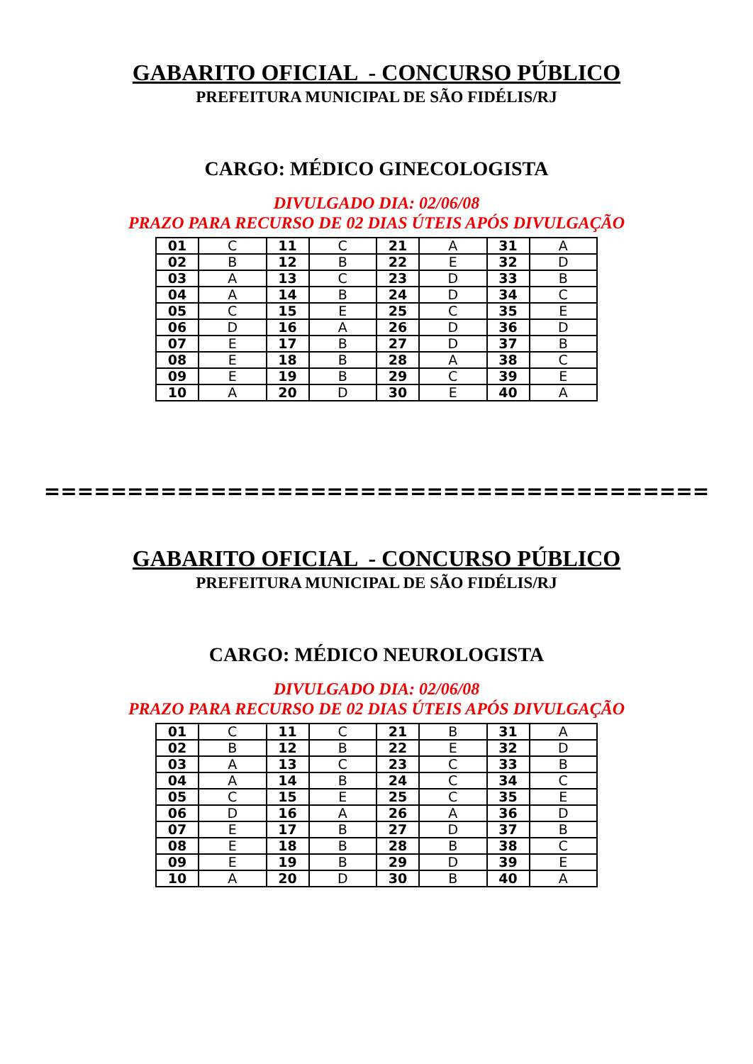GABARITO OFICIAL - CONCURSO PÚBLICO
PREFEITURA MUNICIPAL DE SÃO FIDÉLIS/RJ
CARGO: MÉDICO GINECOLOGISTA
DIVULGADO DIA: 02/06/08
PRAZO PARA RECURSO DE 02 DIAS ÚTEIS APÓS DIVULGAÇÃO
| 01 | C | 11 | C | 21 | A | 31 | A |
| 02 | B | 12 | B | 22 | E | 32 | D |
| 03 | A | 13 | C | 23 | D | 33 | B |
| 04 | A | 14 | B | 24 | D | 34 | C |
| 05 | C | 15 | E | 25 | C | 35 | E |
| 06 | D | 16 | A | 26 | D | 36 | D |
| 07 | E | 17 | B | 27 | D | 37 | B |
| 08 | E | 18 | B | 28 | A | 38 | C |
| 09 | E | 19 | B | 29 | C | 39 | E |
| 10 | A | 20 | D | 30 | E | 40 | A |
========================================
GABARITO OFICIAL - CONCURSO PÚBLICO
PREFEITURA MUNICIPAL DE SÃO FIDÉLIS/RJ
CARGO: MÉDICO NEUROLOGISTA
DIVULGADO DIA: 02/06/08
PRAZO PARA RECURSO DE 02 DIAS ÚTEIS APÓS DIVULGAÇÃO
| 01 | C | 11 | C | 21 | B | 31 | A |
| 02 | B | 12 | B | 22 | E | 32 | D |
| 03 | A | 13 | C | 23 | C | 33 | B |
| 04 | A | 14 | B | 24 | C | 34 | C |
| 05 | C | 15 | E | 25 | C | 35 | E |
| 06 | D | 16 | A | 26 | A | 36 | D |
| 07 | E | 17 | B | 27 | D | 37 | B |
| 08 | E | 18 | B | 28 | B | 38 | C |
| 09 | E | 19 | B | 29 | D | 39 | E |
| 10 | A | 20 | D | 30 | B | 40 | A |